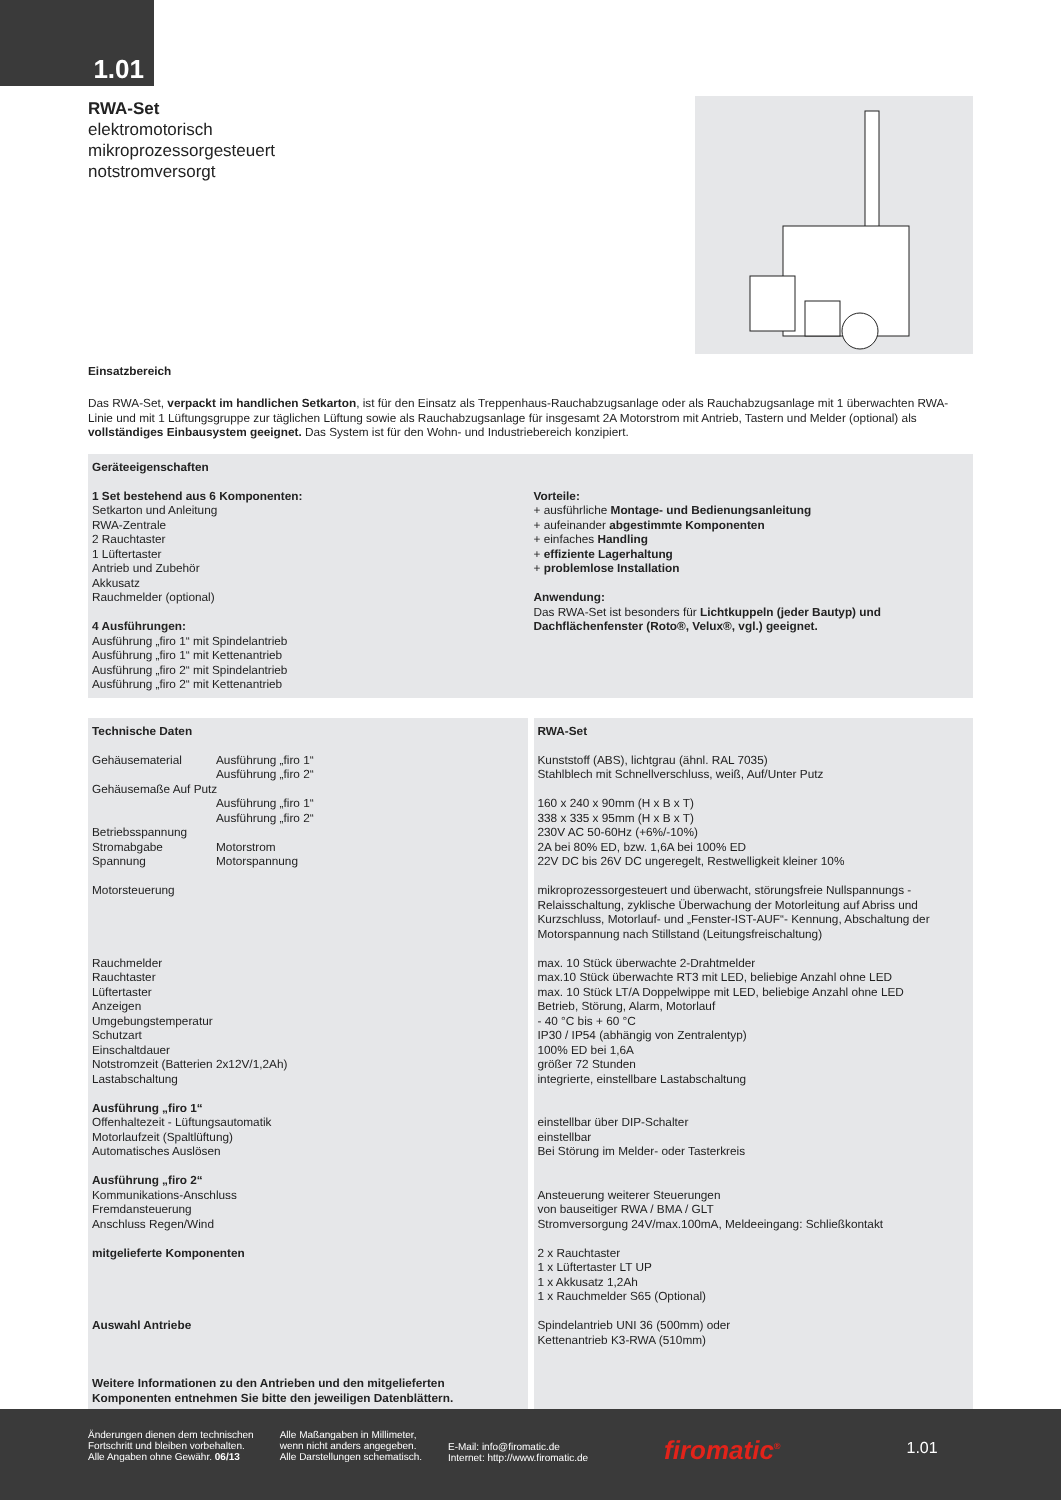1.01
RWA-Set
elektromotorisch
mikroprozessorgesteuert
notstromversorgt
Einsatzbereich
Das RWA-Set, verpackt im handlichen Setkarton, ist für den Einsatz als Treppenhaus-Rauchabzugsanlage oder als Rauchabzugsanlage mit 1 überwachten RWA-Linie und mit 1 Lüftungsgruppe zur täglichen Lüftung sowie als Rauchabzugsanlage für insgesamt 2A Motorstrom mit Antrieb, Tastern und Melder (optional) als vollständiges Einbausystem geeignet. Das System ist für den Wohn- und Industriebereich konzipiert.
Geräteeigenschaften
1 Set bestehend aus 6 Komponenten:
Setkarton und Anleitung
RWA-Zentrale
2 Rauchtaster
1 Lüftertaster
Antrieb und Zubehör
Akkusatz
Rauchmelder (optional)
4 Ausführungen:
Ausführung „firo 1“ mit Spindelantrieb
Ausführung „firo 1“ mit Kettenantrieb
Ausführung „firo 2“ mit Spindelantrieb
Ausführung „firo 2“ mit Kettenantrieb
Vorteile:
+ ausführliche Montage- und Bedienungsanleitung
+ aufeinander abgestimmte Komponenten
+ einfaches Handling
+ effiziente Lagerhaltung
+ problemlose Installation
Anwendung:
Das RWA-Set ist besonders für Lichtkuppeln (jeder Bautyp) und Dachflächenfenster (Roto®, Velux®, vgl.) geeignet.
Technische Daten
| Gehäusematerial | Ausführung „firo 1“ Ausführung „firo 2“ |
| Gehäusemaße Auf Putz | |
| | Ausführung „firo 1“ Ausführung „firo 2“ |
| Betriebsspannung | |
| Stromabgabe | Motorstrom |
| Spannung | Motorspannung |
Motorsteuerung
Rauchmelder
Rauchtaster
Lüftertaster
Anzeigen
Umgebungstemperatur
Schutzart
Einschaltdauer
Notstromzeit (Batterien 2x12V/1,2Ah)
Lastabschaltung
Ausführung „firo 1“
Offenhaltezeit - Lüftungsautomatik
Motorlaufzeit (Spaltlüftung)
Automatisches Auslösen
Ausführung „firo 2“
Kommunikations-Anschluss
Fremdansteuerung
Anschluss Regen/Wind
mitgelieferte Komponenten
Auswahl Antriebe
Weitere Informationen zu den Antrieben und den mitgelieferten Komponenten entnehmen Sie bitte den jeweiligen Datenblättern.
RWA-Set
Kunststoff (ABS), lichtgrau (ähnl. RAL 7035)
Stahlblech mit Schnellverschluss, weiß, Auf/Unter Putz
160 x 240 x 90mm (H x B x T)
338 x 335 x 95mm (H x B x T)
230V AC 50-60Hz (+6%/-10%)
2A bei 80% ED, bzw. 1,6A bei 100% ED
22V DC bis 26V DC ungeregelt, Restwelligkeit kleiner 10%
mikroprozessorgesteuert und überwacht, störungsfreie Nullspannungs - Relaisschaltung, zyklische Überwachung der Motorleitung auf Abriss und Kurzschluss, Motorlauf- und „Fenster-IST-AUF“- Kennung, Abschaltung der Motorspannung nach Stillstand (Leitungsfreischaltung)
max. 10 Stück überwachte 2-Drahtmelder
max.10 Stück überwachte RT3 mit LED, beliebige Anzahl ohne LED
max. 10 Stück LT/A Doppelwippe mit LED, beliebige Anzahl ohne LED
Betrieb, Störung, Alarm, Motorlauf
- 40 °C bis + 60 °C
IP30 / IP54 (abhängig von Zentralentyp)
100% ED bei 1,6A
größer 72 Stunden
integrierte, einstellbare Lastabschaltung
einstellbar über DIP-Schalter
einstellbar
Bei Störung im Melder- oder Tasterkreis
Ansteuerung weiterer Steuerungen
von bauseitiger RWA / BMA / GLT
Stromversorgung 24V/max.100mA, Meldeeingang: Schließkontakt
2 x Rauchtaster
1 x Lüftertaster LT UP
1 x Akkusatz 1,2Ah
1 x Rauchmelder S65 (Optional)
Spindelantrieb UNI 36 (500mm) oder
Kettenantrieb K3-RWA (510mm)
Änderungen dienen dem technischen
Fortschritt und bleiben vorbehalten.
Alle Angaben ohne Gewähr. 06/13
Alle Maßangaben in Millimeter,
wenn nicht anders angegeben.
Alle Darstellungen schematisch.
E-Mail: info@firomatic.de
Internet: http://www.firomatic.de
firomatic<sup>®</sup>
1.01